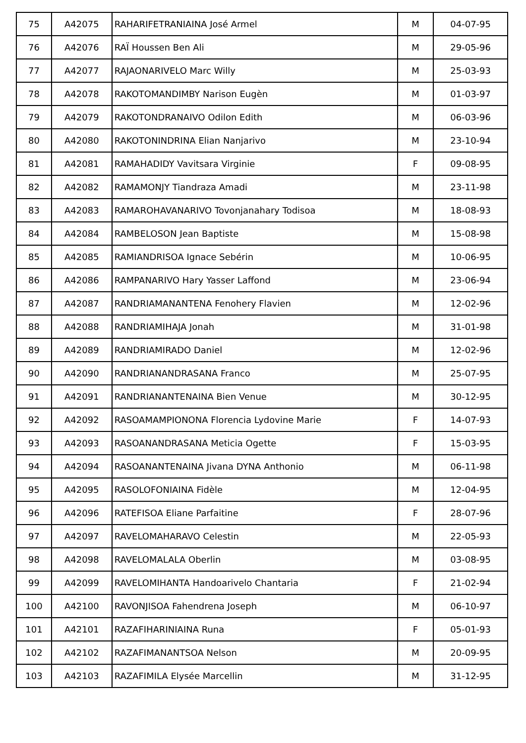| 75 | A42075 | RAHARIFETRANIAINA José Armel | M | 04-07-95 |
| 76 | A42076 | RAÏ Houssen Ben Ali | M | 29-05-96 |
| 77 | A42077 | RAJAONARIVELO Marc Willy | M | 25-03-93 |
| 78 | A42078 | RAKOTOMANDIMBY Narison Eugèn | M | 01-03-97 |
| 79 | A42079 | RAKOTONDRANAIVO Odilon Edith | M | 06-03-96 |
| 80 | A42080 | RAKOTONINDRINA Elian Nanjarivo | M | 23-10-94 |
| 81 | A42081 | RAMAHADIDY Vavitsara Virginie | F | 09-08-95 |
| 82 | A42082 | RAMAMONJY Tiandraza Amadi | M | 23-11-98 |
| 83 | A42083 | RAMAROHAVANARIVO Tovonjanahary Todisoa | M | 18-08-93 |
| 84 | A42084 | RAMBELOSON Jean Baptiste | M | 15-08-98 |
| 85 | A42085 | RAMIANDRISOA Ignace Sebérin | M | 10-06-95 |
| 86 | A42086 | RAMPANARIVO Hary Yasser Laffond | M | 23-06-94 |
| 87 | A42087 | RANDRIAMANANTENA Fenohery Flavien | M | 12-02-96 |
| 88 | A42088 | RANDRIAMIHAJA Jonah | M | 31-01-98 |
| 89 | A42089 | RANDRIAMIRADO Daniel | M | 12-02-96 |
| 90 | A42090 | RANDRIANANDRASANA Franco | M | 25-07-95 |
| 91 | A42091 | RANDRIANANTENAINA Bien Venue | M | 30-12-95 |
| 92 | A42092 | RASOAMAMPIONONA Florencia Lydovine Marie | F | 14-07-93 |
| 93 | A42093 | RASOANANDRASANA Meticia Ogette | F | 15-03-95 |
| 94 | A42094 | RASOANANTENAINA Jivana DYNA Anthonio | M | 06-11-98 |
| 95 | A42095 | RASOLOFONIAINA Fidèle | M | 12-04-95 |
| 96 | A42096 | RATEFISOA Eliane Parfaitine | F | 28-07-96 |
| 97 | A42097 | RAVELOMAHARAVO Celestin | M | 22-05-93 |
| 98 | A42098 | RAVELOMALALA Oberlin | M | 03-08-95 |
| 99 | A42099 | RAVELOMIHANTA Handoarivelo Chantaria | F | 21-02-94 |
| 100 | A42100 | RAVONJISOA Fahendrena Joseph | M | 06-10-97 |
| 101 | A42101 | RAZAFIHARINIAINA Runa | F | 05-01-93 |
| 102 | A42102 | RAZAFIMANANTSOA Nelson | M | 20-09-95 |
| 103 | A42103 | RAZAFIMILA Elysée Marcellin | M | 31-12-95 |